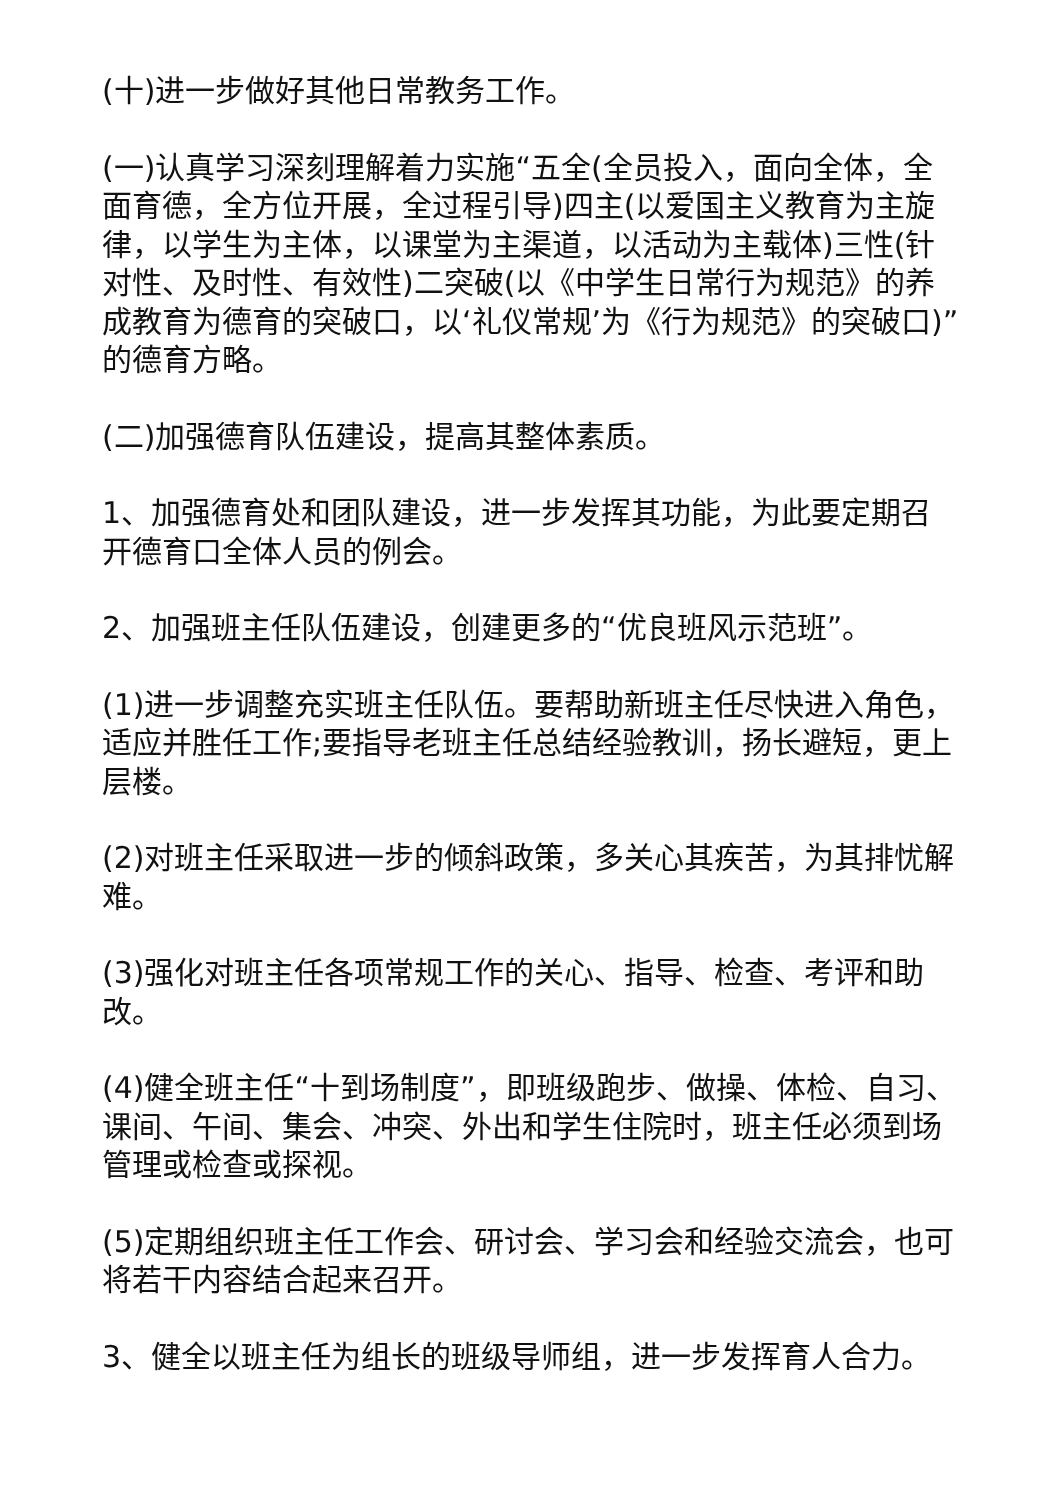(十)进一步做好其他日常教务工作。
(一)认真学习深刻理解着力实施“五全(全员投入，面向全体，全面育德，全方位开展，全过程引导)四主(以爱国主义教育为主旋律，以学生为主体，以课堂为主渠道，以活动为主载体)三性(针对性、及时性、有效性)二突破(以《中学生日常行为规范》的养成教育为德育的突破口，以‘礼仪常规’为《行为规范》的突破口)”的德育方略。
(二)加强德育队伍建设，提高其整体素质。
1、加强德育处和团队建设，进一步发挥其功能，为此要定期召开德育口全体人员的例会。
2、加强班主任队伍建设，创建更多的“优良班风示范班”。
(1)进一步调整充实班主任队伍。要帮助新班主任尽快进入角色，适应并胜任工作;要指导老班主任总结经验教训，扬长避短，更上层楼。
(2)对班主任采取进一步的倾斜政策，多关心其疾苦，为其排忧解难。
(3)强化对班主任各项常规工作的关心、指导、检查、考评和助改。
(4)健全班主任“十到场制度”，即班级跑步、做操、体检、自习、课间、午间、集会、冲突、外出和学生住院时，班主任必须到场管理或检查或探视。
(5)定期组织班主任工作会、研讨会、学习会和经验交流会，也可将若干内容结合起来召开。
3、健全以班主任为组长的班级导师组，进一步发挥育人合力。